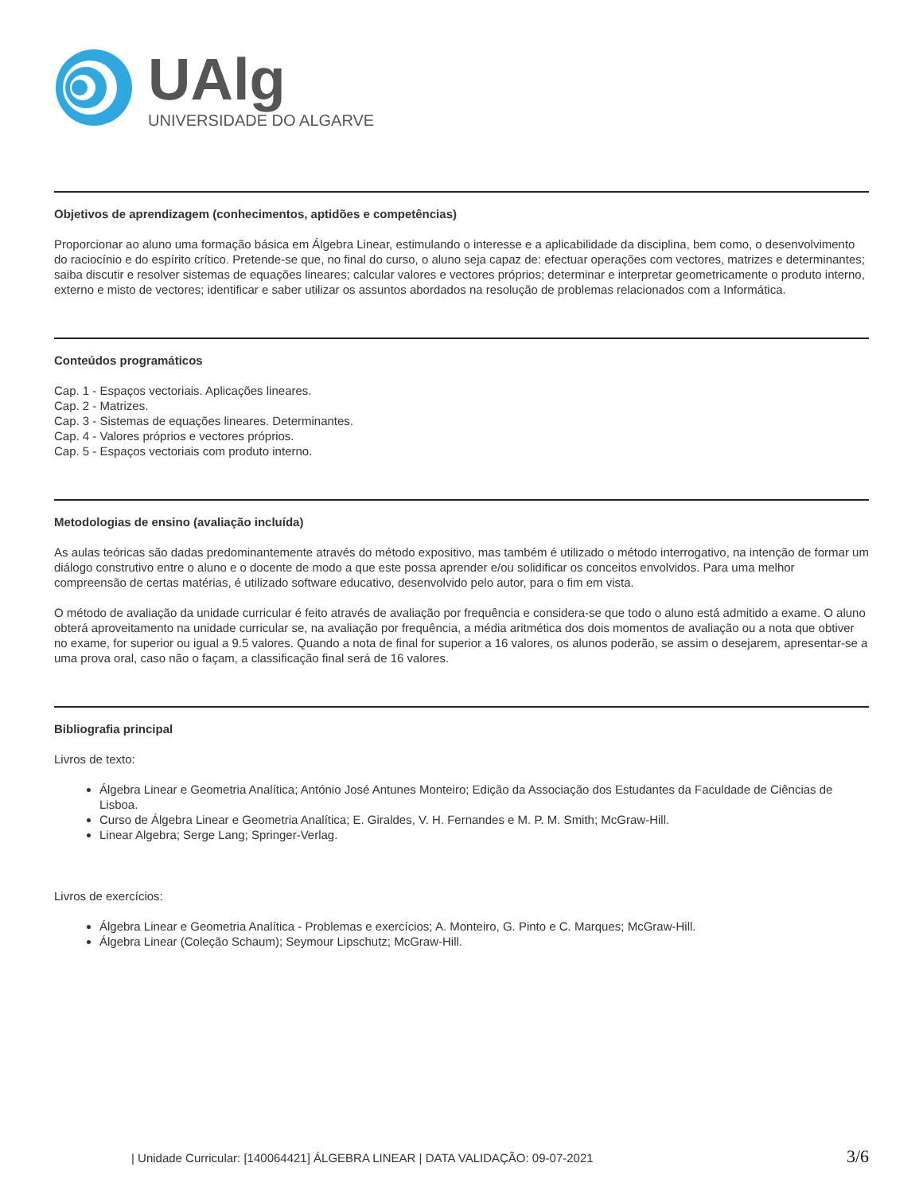UAlg
UNIVERSIDADE DO ALGARVE
Objetivos de aprendizagem (conhecimentos, aptidões e competências)
Proporcionar ao aluno uma formação básica em Álgebra Linear, estimulando o interesse e a aplicabilidade da disciplina, bem como, o desenvolvimento do raciocínio e do espírito crítico. Pretende-se que, no final do curso, o aluno seja capaz de: efectuar operações com vectores, matrizes e determinantes; saiba discutir e resolver sistemas de equações lineares; calcular valores e vectores próprios; determinar e interpretar geometricamente o produto interno, externo e misto de vectores; identificar e saber utilizar os assuntos abordados na resolução de problemas relacionados com a Informática.
Conteúdos programáticos
Cap. 1 - Espaços vectoriais. Aplicações lineares.
Cap. 2 - Matrizes.
Cap. 3 - Sistemas de equações lineares. Determinantes.
Cap. 4 - Valores próprios e vectores próprios.
Cap. 5 - Espaços vectoriais com produto interno.
Metodologias de ensino (avaliação incluída)
As aulas teóricas são dadas predominantemente através do método expositivo, mas também é utilizado o método interrogativo, na intenção de formar um diálogo construtivo entre o aluno e o docente de modo a que este possa aprender e/ou solidificar os conceitos envolvidos. Para uma melhor compreensão de certas matérias, é utilizado software educativo, desenvolvido pelo autor, para o fim em vista.
O método de avaliação da unidade curricular é feito através de avaliação por frequência e considera-se que todo o aluno está admitido a exame. O aluno obterá aproveitamento na unidade curricular se, na avaliação por frequência, a média aritmética dos dois momentos de avaliação ou a nota que obtiver no exame, for superior ou igual a 9.5 valores. Quando a nota de final for superior a 16 valores, os alunos poderão, se assim o desejarem, apresentar-se a uma prova oral, caso não o façam, a classificação final será de 16 valores.
Bibliografia principal
Livros de texto:
Álgebra Linear e Geometria Analítica; António José Antunes Monteiro; Edição da Associação dos Estudantes da Faculdade de Ciências de Lisboa.
Curso de Álgebra Linear e Geometria Analítica; E. Giraldes, V. H. Fernandes e M. P. M. Smith; McGraw-Hill.
Linear Algebra; Serge Lang; Springer-Verlag.
Livros de exercícios:
Álgebra Linear e Geometria Analítica - Problemas e exercícios; A. Monteiro, G. Pinto e C. Marques; McGraw-Hill.
Álgebra Linear (Coleção Schaum); Seymour Lipschutz; McGraw-Hill.
| Unidade Curricular: [140064421] ÁLGEBRA LINEAR | DATA VALIDAÇÃO: 09-07-2021 3/6